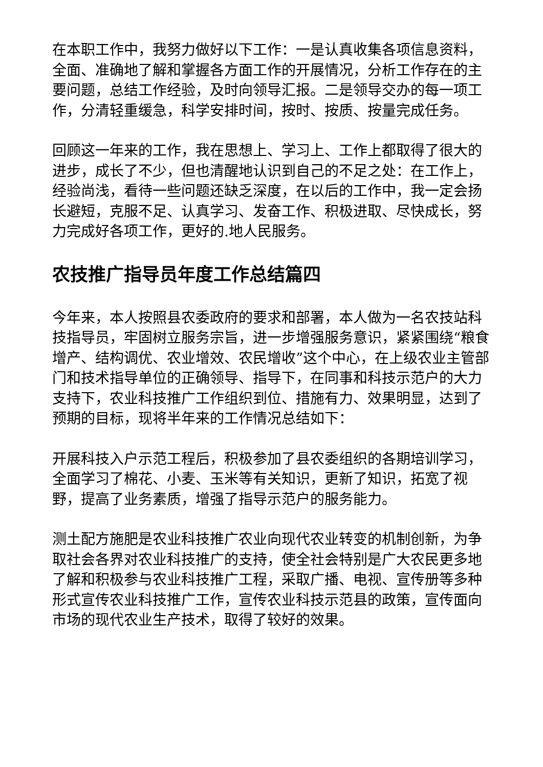在本职工作中，我努力做好以下工作：一是认真收集各项信息资料，全面、准确地了解和掌握各方面工作的开展情况，分析工作存在的主要问题，总结工作经验，及时向领导汇报。二是领导交办的每一项工作，分清轻重缓急，科学安排时间，按时、按质、按量完成任务。
回顾这一年来的工作，我在思想上、学习上、工作上都取得了很大的进步，成长了不少，但也清醒地认识到自己的不足之处：在工作上，经验尚浅，看待一些问题还缺乏深度，在以后的工作中，我一定会扬长避短，克服不足、认真学习、发奋工作、积极进取、尽快成长，努力完成好各项工作，更好的.地人民服务。
农技推广指导员年度工作总结篇四
今年来，本人按照县农委政府的要求和部署，本人做为一名农技站科技指导员，牢固树立服务宗旨，进一步增强服务意识，紧紧围绕“粮食增产、结构调优、农业增效、农民增收”这个中心，在上级农业主管部门和技术指导单位的正确领导、指导下，在同事和科技示范户的大力支持下，农业科技推广工作组织到位、措施有力、效果明显，达到了预期的目标，现将半年来的工作情况总结如下：
开展科技入户示范工程后，积极参加了县农委组织的各期培训学习，全面学习了棉花、小麦、玉米等有关知识，更新了知识，拓宽了视野，提高了业务素质，增强了指导示范户的服务能力。
测土配方施肥是农业科技推广农业向现代农业转变的机制创新，为争取社会各界对农业科技推广的支持，使全社会特别是广大农民更多地了解和积极参与农业科技推广工程，采取广播、电视、宣传册等多种形式宣传农业科技推广工作，宣传农业科技示范县的政策，宣传面向市场的现代农业生产技术，取得了较好的效果。